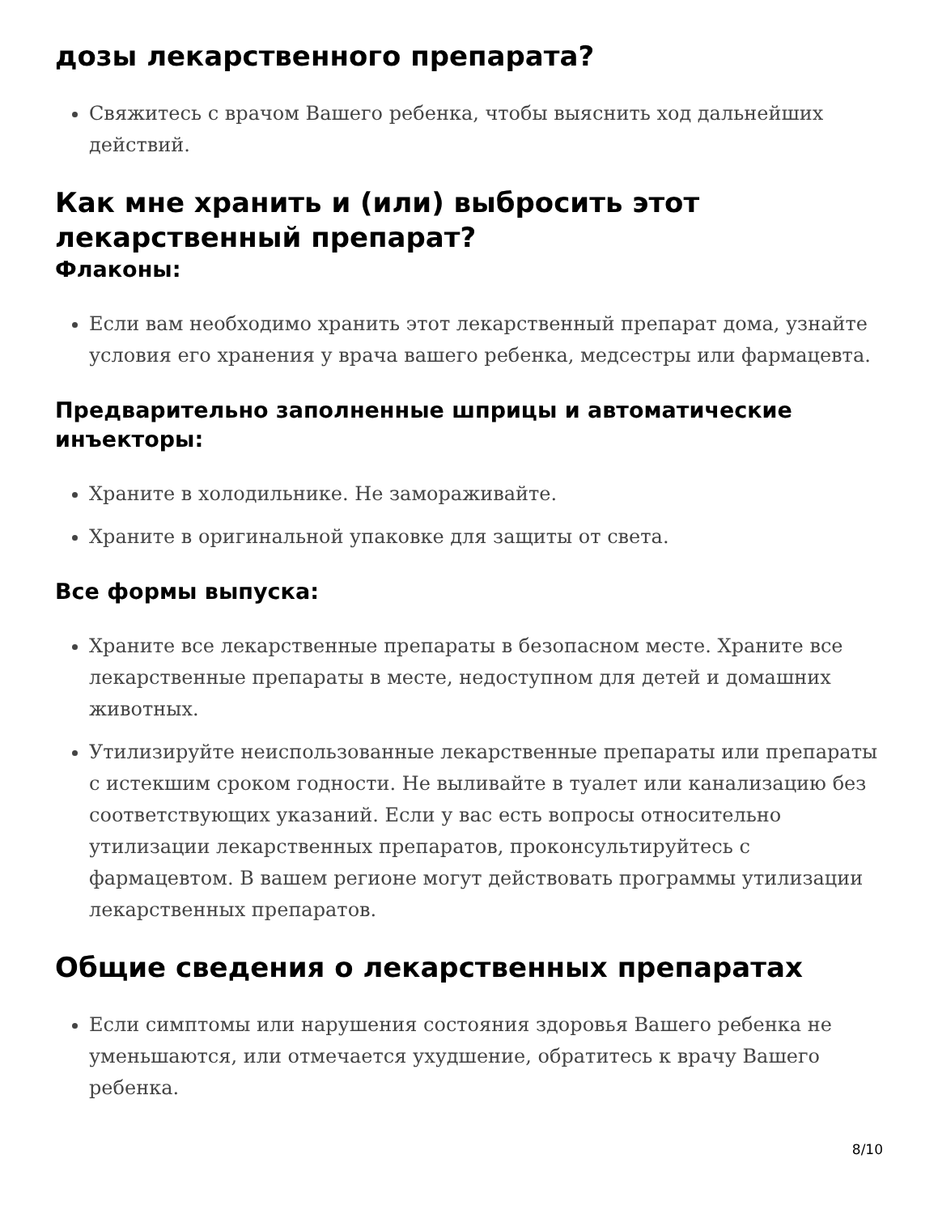дозы лекарственного препарата?
Свяжитесь с врачом Вашего ребенка, чтобы выяснить ход дальнейших действий.
Как мне хранить и (или) выбросить этот лекарственный препарат?
Флаконы:
Если вам необходимо хранить этот лекарственный препарат дома, узнайте условия его хранения у врача вашего ребенка, медсестры или фармацевта.
Предварительно заполненные шприцы и автоматические инъекторы:
Храните в холодильнике. Не замораживайте.
Храните в оригинальной упаковке для защиты от света.
Все формы выпуска:
Храните все лекарственные препараты в безопасном месте. Храните все лекарственные препараты в месте, недоступном для детей и домашних животных.
Утилизируйте неиспользованные лекарственные препараты или препараты с истекшим сроком годности. Не выливайте в туалет или канализацию без соответствующих указаний. Если у вас есть вопросы относительно утилизации лекарственных препаратов, проконсультируйтесь с фармацевтом. В вашем регионе могут действовать программы утилизации лекарственных препаратов.
Общие сведения о лекарственных препаратах
Если симптомы или нарушения состояния здоровья Вашего ребенка не уменьшаются, или отмечается ухудшение, обратитесь к врачу Вашего ребенка.
8/10